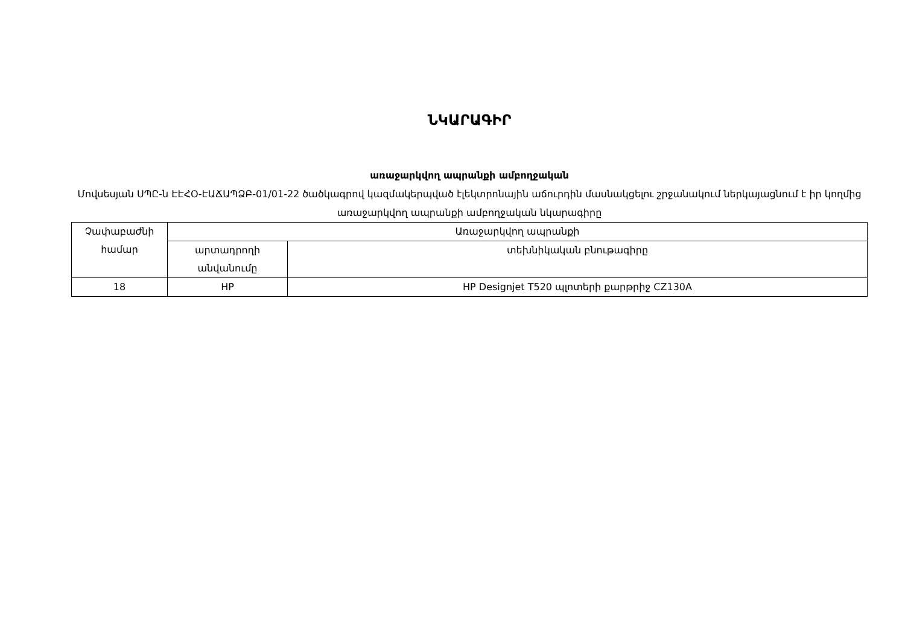ՆԿԱՐԱԳԻՐ
առաջարկվող ապրանքի ամբողջական
Մովսեսյան ՍՊԸ-ն ԷԷՀՕ-ԷԱՃԱՊՁԲ-01/01-22 ծածկագրով կազմակերպված էլեկտրոնային աճուրդին մասնակցելու շրջանակում ներկայացնում է իր կողմից առաջարկվող ապրանքի ամբողջական նկարագիրը
| Չափաբաժնի համար | Առաջարկվող ապրանքի | |
| --- | --- | --- |
| | արտադրողի անվանումը | տեխնիկական բնութագիրը |
| 18 | HP | HP Designjet T520 պլոտերի քարթրիջ CZ130A |